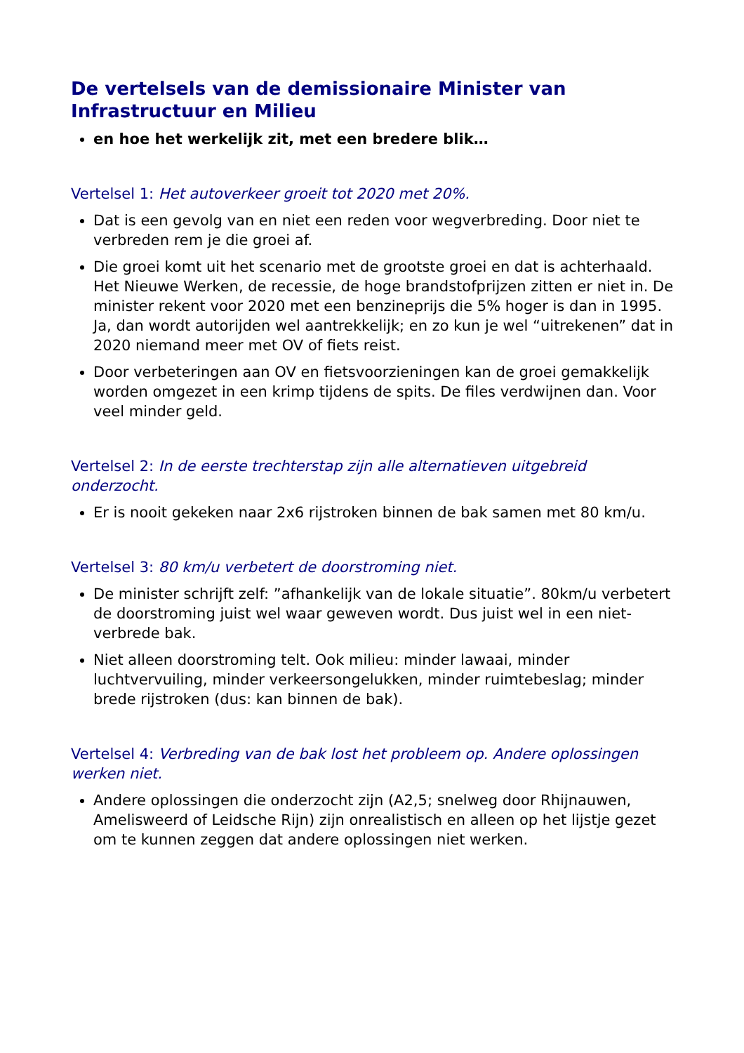De vertelsels van de demissionaire Minister van Infrastructuur en Milieu
en hoe het werkelijk zit, met een bredere blik…
Vertelsel 1: Het autoverkeer groeit tot 2020 met 20%.
Dat is een gevolg van en niet een reden voor wegverbreding. Door niet te verbreden rem je die groei af.
Die groei komt uit het scenario met de grootste groei en dat is achterhaald. Het Nieuwe Werken, de recessie, de hoge brandstofprijzen zitten er niet in. De minister rekent voor 2020 met een benzineprijs die 5% hoger is dan in 1995. Ja, dan wordt autorijden wel aantrekkelijk; en zo kun je wel “uitrekenen” dat in 2020 niemand meer met OV of fiets reist.
Door verbeteringen aan OV en fietsvoorzieningen kan de groei gemakkelijk worden omgezet in een krimp tijdens de spits. De files verdwijnen dan. Voor veel minder geld.
Vertelsel 2: In de eerste trechterstap zijn alle alternatieven uitgebreid onderzocht.
Er is nooit gekeken naar 2x6 rijstroken binnen de bak samen met 80 km/u.
Vertelsel 3: 80 km/u verbetert de doorstroming niet.
De minister schrijft zelf: ”afhankelijk van de lokale situatie”. 80km/u verbetert de doorstroming juist wel waar geweven wordt. Dus juist wel in een niet-verbrede bak.
Niet alleen doorstroming telt. Ook milieu: minder lawaai, minder luchtvervuiling, minder verkeersongelukken, minder ruimtebeslag; minder brede rijstroken (dus: kan binnen de bak).
Vertelsel 4: Verbreding van de bak lost het probleem op. Andere oplossingen werken niet.
Andere oplossingen die onderzocht zijn (A2,5; snelweg door Rhijnauwen, Amelisweerd of Leidsche Rijn) zijn onrealistisch en alleen op het lijstje gezet om te kunnen zeggen dat andere oplossingen niet werken.